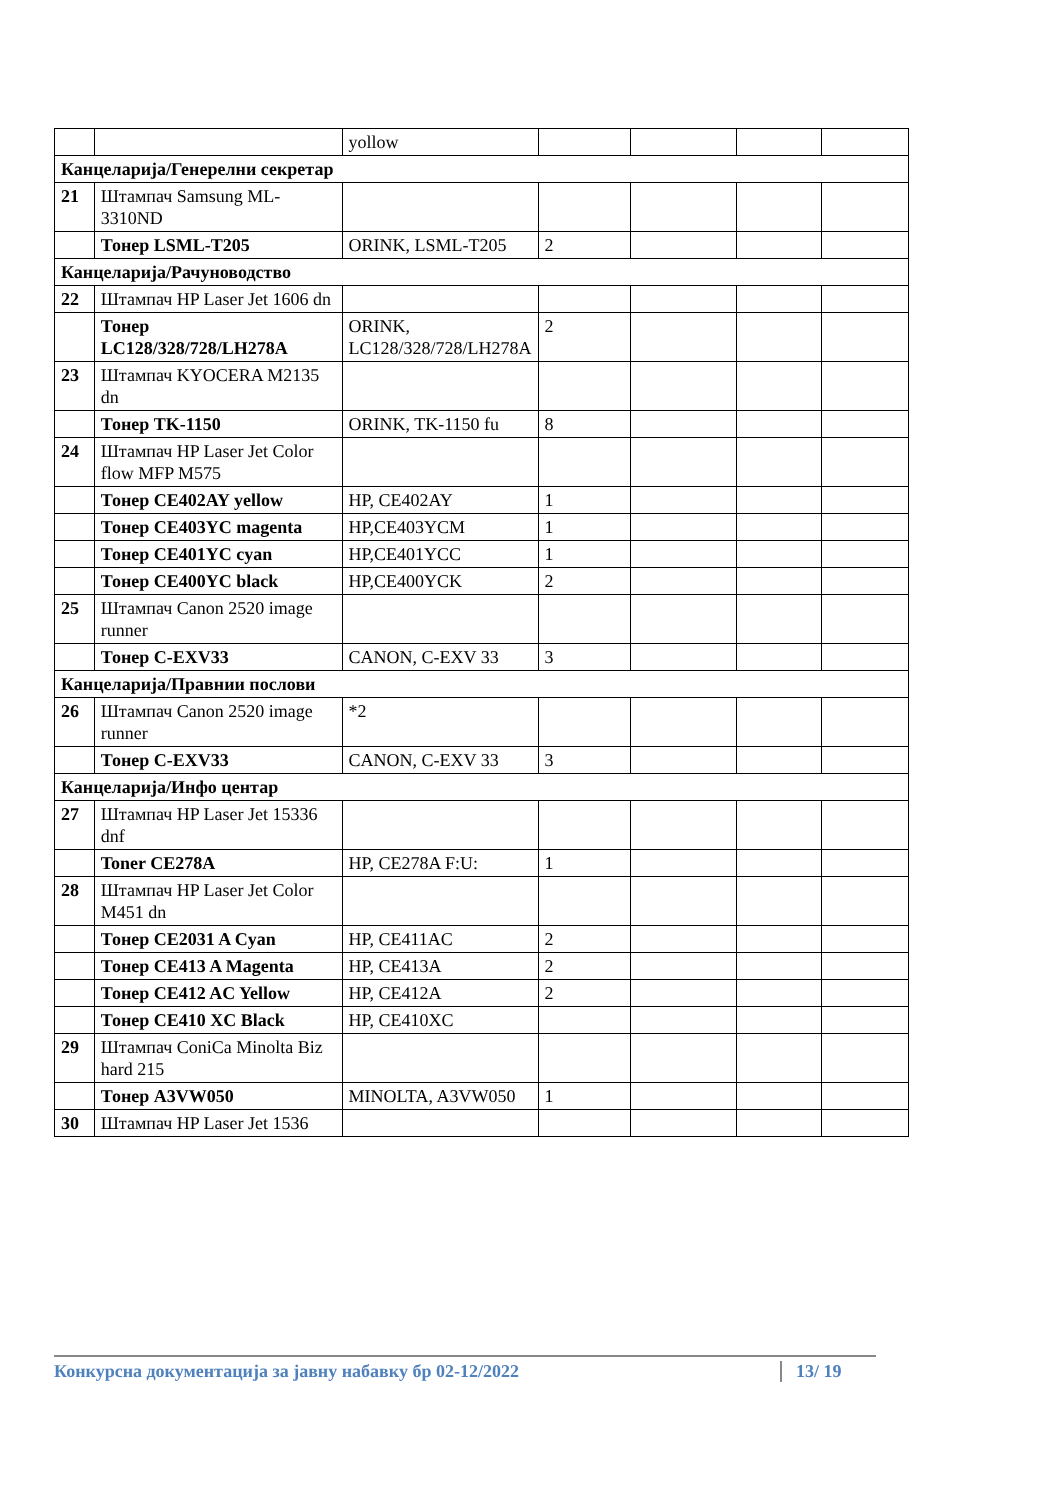| | | yollow | | | | |
| Канцеларија/Генерелни секретар | | | | | | |
| 21 | Штампач Samsung ML-3310ND | | | | | |
| | Тонер LSML-T205 | ORINK, LSML-T205 | 2 | | | |
| Канцеларија/Рачуноводство | | | | | | |
| 22 | Штампач HP Laser Jet 1606 dn | | | | | |
| | Тонер LC128/328/728/LH278A | ORINK, LC128/328/728/LH278A | 2 | | | |
| 23 | Штампач KYOCERA M2135 dn | | | | | |
| | Тонер TK-1150 | ORINK, TK-1150 fu | 8 | | | |
| 24 | Штампач HP Laser Jet Color flow MFP M575 | | | | | |
| | Тонер CE402AY yellow | HP, CE402AY | 1 | | | |
| | Тонер CE403YC magenta | HP,CE403YCM | 1 | | | |
| | Тонер CE401YC cyan | HP,CE401YCC | 1 | | | |
| | Тонер CE400YC black | HP,CE400YCK | 2 | | | |
| 25 | Штампач Canon 2520 image runner | | | | | |
| | Тонер C-EXV33 | CANON, C-EXV 33 | 3 | | | |
| Канцеларија/Правнии послови | | | | | | |
| 26 | Штампач Canon 2520 image runner | *2 | | | | |
| | Тонер C-EXV33 | CANON, C-EXV 33 | 3 | | | |
| Канцеларија/Инфо центар | | | | | | |
| 27 | Штампач HP Laser Jet 15336 dnf | | | | | |
| | Toner CE278A | HP, CE278A F:U: | 1 | | | |
| 28 | Штампач HP Laser Jet Color M451 dn | | | | | |
| | Тонер CE2031 A Cyan | HP, CE411AC | 2 | | | |
| | Тонер CE413 A Magenta | HP, CE413A | 2 | | | |
| | Тонер CE412 AC Yellow | HP, CE412A | 2 | | | |
| | Тонер CE410 XC Black | HP, CE410XC | | | | |
| 29 | Штампач ConiCa Minolta Biz hard 215 | | | | | |
| | Тонер A3VW050 | MINOLTA, A3VW050 | 1 | | | |
| 30 | Штампач HP Laser Jet 1536 | | | | | |
Конкурсна документација за јавну набавку бр 02-12/2022 13/ 19